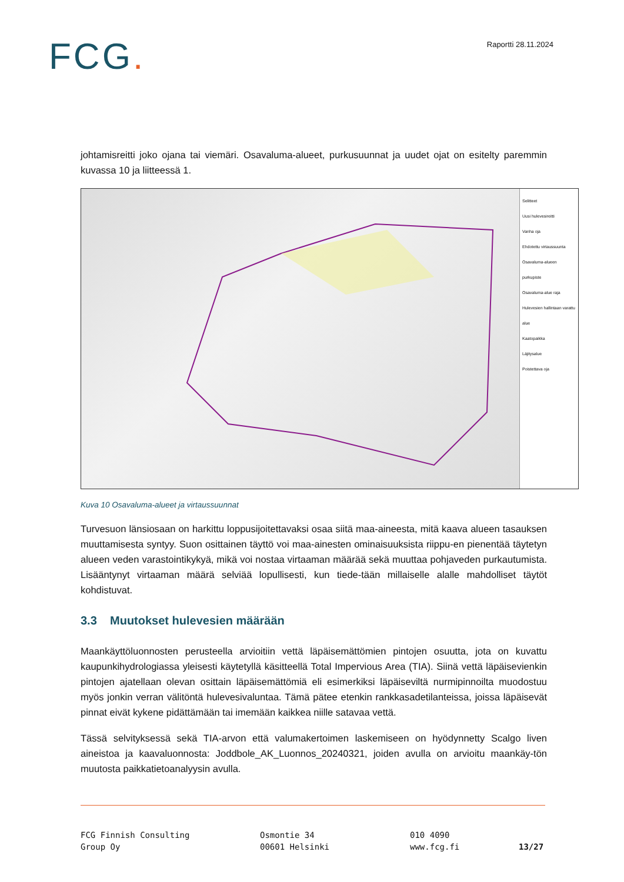FCG.
Raportti 28.11.2024
johtamisreitti joko ojana tai viemäri. Osavaluma-alueet, purkusuunnat ja uudet ojat on esitelty paremmin kuvassa 10 ja liitteessä 1.
Selitteet
Uusi hulevesireitti
Vanha oja
Ehdotettu virtaussuunta
Osavaluma-alueen purkupiste
Osavaluma-alue raja
Hulevesien hallintaan varattu alue
Kaatopaikka
Läjitysalue
Poistettava oja
Kuva 10 Osavaluma-alueet ja virtaussuunnat
Turvesuon länsiosaan on harkittu loppusijoitettavaksi osaa siitä maa-aineesta, mitä kaava alueen tasauksen muuttamisesta syntyy. Suon osittainen täyttö voi maa-ainesten ominaisuuksista riippu-en pienentää täytetyn alueen veden varastointikykyä, mikä voi nostaa virtaaman määrää sekä muuttaa pohjaveden purkautumista. Lisääntynyt virtaaman määrä selviää lopullisesti, kun tiede-tään millaiselle alalle mahdolliset täytöt kohdistuvat.
3.3 Muutokset hulevesien määrään
Maankäyttöluonnosten perusteella arvioitiin vettä läpäisemättömien pintojen osuutta, jota on kuvattu kaupunkihydrologiassa yleisesti käytetyllä käsitteellä Total Impervious Area (TIA). Siinä vettä läpäisevienkin pintojen ajatellaan olevan osittain läpäisemättömiä eli esimerkiksi läpäiseviltä nurmipinnoilta muodostuu myös jonkin verran välitöntä hulevesivaluntaa. Tämä pätee etenkin rankkasadetilanteissa, joissa läpäisevät pinnat eivät kykene pidättämään tai imemään kaikkea niille satavaa vettä.
Tässä selvityksessä sekä TIA-arvon että valumakertoimen laskemiseen on hyödynnetty Scalgo liven aineistoa ja kaavaluonnosta: Joddbole_AK_Luonnos_20240321, joiden avulla on arvioitu maankäy-tön muutosta paikkatietoanalyysin avulla.
FCG Finnish Consulting
Group Oy
Osmontie 34
00601 Helsinki
010 4090
www.fcg.fi
13/27